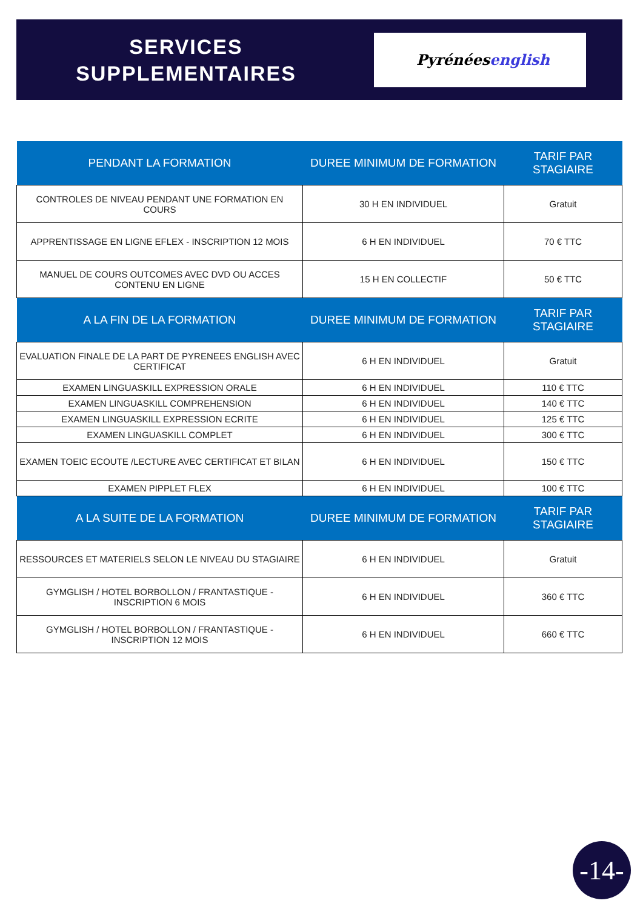SERVICES
SUPPLEMENTAIRES
Pyrénées english
| PENDANT LA FORMATION | DUREE MINIMUM DE FORMATION | TARIF PAR STAGIAIRE |
| --- | --- | --- |
| CONTROLES DE NIVEAU PENDANT UNE FORMATION EN COURS | 30 H EN INDIVIDUEL | Gratuit |
| APPRENTISSAGE EN LIGNE EFLEX - INSCRIPTION 12 MOIS | 6 H EN INDIVIDUEL | 70 € TTC |
| MANUEL DE COURS OUTCOMES AVEC DVD OU ACCES CONTENU EN LIGNE | 15 H EN COLLECTIF | 50 € TTC |
| A LA FIN DE LA FORMATION | DUREE MINIMUM DE FORMATION | TARIF PAR STAGIAIRE |
| EVALUATION FINALE DE LA PART DE PYRENEES ENGLISH AVEC CERTIFICAT | 6 H EN INDIVIDUEL | Gratuit |
| EXAMEN LINGUASKILL EXPRESSION ORALE | 6 H EN INDIVIDUEL | 110 € TTC |
| EXAMEN LINGUASKILL COMPREHENSION | 6 H EN INDIVIDUEL | 140 € TTC |
| EXAMEN LINGUASKILL EXPRESSION ECRITE | 6 H EN INDIVIDUEL | 125 € TTC |
| EXAMEN LINGUASKILL COMPLET | 6 H EN INDIVIDUEL | 300 € TTC |
| EXAMEN TOEIC ECOUTE /LECTURE AVEC CERTIFICAT ET BILAN | 6 H EN INDIVIDUEL | 150 € TTC |
| EXAMEN PIPPLET FLEX | 6 H EN INDIVIDUEL | 100 € TTC |
| A LA SUITE DE LA FORMATION | DUREE MINIMUM DE FORMATION | TARIF PAR STAGIAIRE |
| RESSOURCES ET MATERIELS SELON LE NIVEAU DU STAGIAIRE | 6 H EN INDIVIDUEL | Gratuit |
| GYMGLISH / HOTEL BORBOLLON / FRANTASTIQUE - INSCRIPTION 6 MOIS | 6 H EN INDIVIDUEL | 360 € TTC |
| GYMGLISH / HOTEL BORBOLLON / FRANTASTIQUE - INSCRIPTION 12 MOIS | 6 H EN INDIVIDUEL | 660 € TTC |
-14-